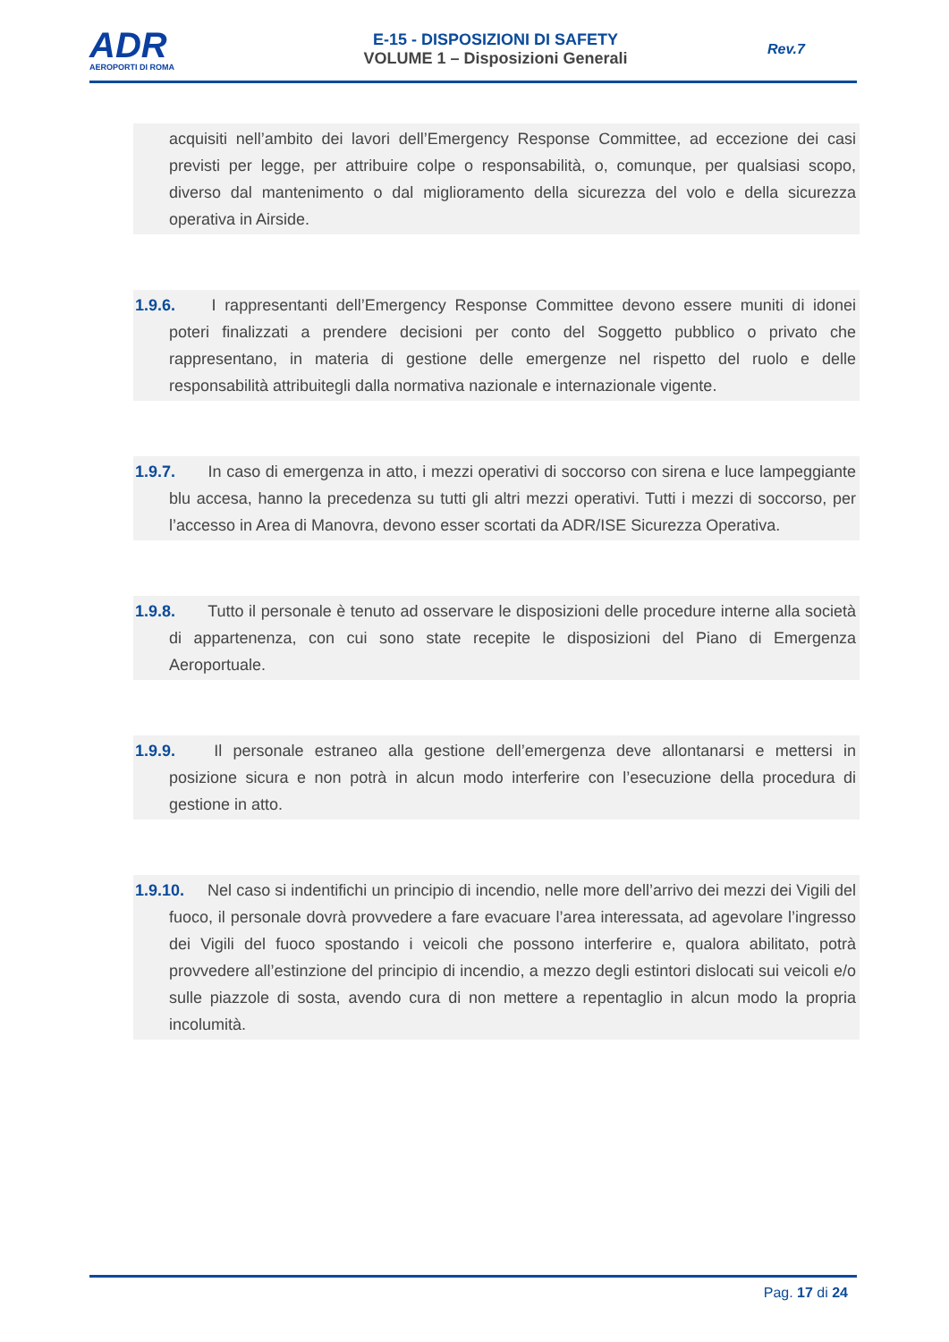ADR
AEROPORTI DI ROMA
E-15 - DISPOSIZIONI DI SAFETY
VOLUME 1 – Disposizioni Generali
Rev.7
acquisiti nell’ambito dei lavori dell’Emergency Response Committee, ad eccezione dei casi previsti per legge, per attribuire colpe o responsabilità, o, comunque, per qualsiasi scopo, diverso dal mantenimento o dal miglioramento della sicurezza del volo e della sicurezza operativa in Airside.
1.9.6. I rappresentanti dell’Emergency Response Committee devono essere muniti di idonei poteri finalizzati a prendere decisioni per conto del Soggetto pubblico o privato che rappresentano, in materia di gestione delle emergenze nel rispetto del ruolo e delle responsabilità attribuitegli dalla normativa nazionale e internazionale vigente.
1.9.7. In caso di emergenza in atto, i mezzi operativi di soccorso con sirena e luce lampeggiante blu accesa, hanno la precedenza su tutti gli altri mezzi operativi. Tutti i mezzi di soccorso, per l’accesso in Area di Manovra, devono esser scortati da ADR/ISE Sicurezza Operativa.
1.9.8. Tutto il personale è tenuto ad osservare le disposizioni delle procedure interne alla società di appartenenza, con cui sono state recepite le disposizioni del Piano di Emergenza Aeroportuale.
1.9.9. Il personale estraneo alla gestione dell’emergenza deve allontanarsi e mettersi in posizione sicura e non potrà in alcun modo interferire con l’esecuzione della procedura di gestione in atto.
1.9.10. Nel caso si indentifichi un principio di incendio, nelle more dell’arrivo dei mezzi dei Vigili del fuoco, il personale dovrà provvedere a fare evacuare l’area interessata, ad agevolare l’ingresso dei Vigili del fuoco spostando i veicoli che possono interferire e, qualora abilitato, potrà provvedere all’estinzione del principio di incendio, a mezzo degli estintori dislocati sui veicoli e/o sulle piazzole di sosta, avendo cura di non mettere a repentaglio in alcun modo la propria incolumità.
Pag. 17 di 24